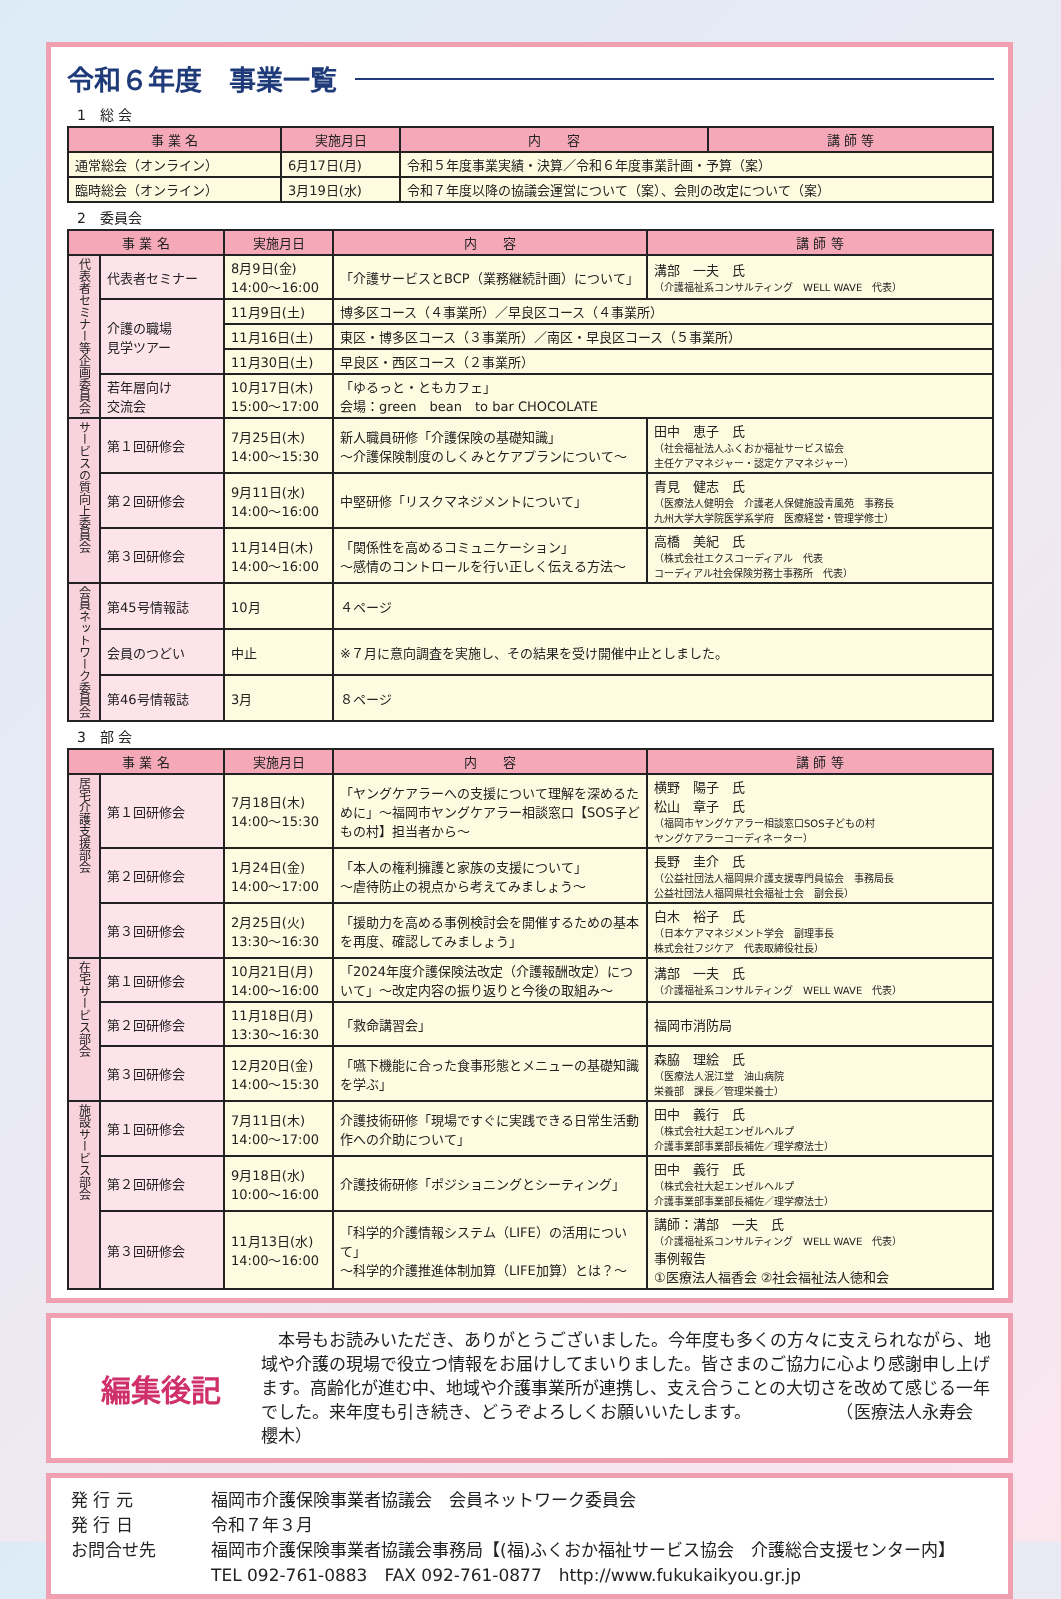令和６年度　事業一覧
1　総 会
| 事 業 名 | 実施月日 | 内 容 | 講 師 等 |
| --- | --- | --- | --- |
| 通常総会（オンライン） | 6月17日(月) | 令和５年度事業実績・決算／令和６年度事業計画・予算（案） | |
| 臨時総会（オンライン） | 3月19日(水) | 令和７年度以降の協議会運営について（案）、会則の改定について（案） | |
2　委員会
| 事 業 名 | | 実施月日 | 内 容 | 講 師 等 |
| --- | --- | --- | --- | --- |
| 代表者セミナー等企画委員会 | 代表者セミナー | 8月9日(金) 14:00〜16:00 | 「介護サービスとBCP（業務継続計画）について」 | 溝部 一夫 氏 （介護福祉系コンサルティング WELL WAVE 代表） |
| | 介護の職場 見学ツアー | 11月9日(土) | 博多区コース（４事業所）／早良区コース（４事業所） | |
| | | 11月16日(土) | 東区・博多区コース（３事業所）／南区・早良区コース（５事業所） | |
| | | 11月30日(土) | 早良区・西区コース（２事業所） | |
| | 若年層向け 交流会 | 10月17日(木) 15:00〜17:00 | 「ゆるっと・ともカフェ」 会場：green bean to bar CHOCOLATE | |
| サービスの質向上委員会 | 第１回研修会 | 7月25日(木) 14:00〜15:30 | 新人職員研修「介護保険の基礎知識」 〜介護保険制度のしくみとケアプランについて〜 | 田中 恵子 氏 （社会福祉法人ふくおか福祉サービス協会 主任ケアマネジャー・認定ケアマネジャー） |
| | 第２回研修会 | 9月11日(水) 14:00〜16:00 | 中堅研修「リスクマネジメントについて」 | 青見 健志 氏 （医療法人健明会 介護老人保健施設青風苑 事務長 九州大学大学院医学系学府 医療経営・管理学修士） |
| | 第３回研修会 | 11月14日(木) 14:00〜16:00 | 「関係性を高めるコミュニケーション」 〜感情のコントロールを行い正しく伝える方法〜 | 高橋 美紀 氏 （株式会社エクスコーディアル 代表 コーディアル社会保険労務士事務所 代表） |
| 会員ネットワーク委員会 | 第45号情報誌 | 10月 | ４ページ | |
| | 会員のつどい | 中止 | ※７月に意向調査を実施し、その結果を受け開催中止としました。 | |
| | 第46号情報誌 | 3月 | ８ページ | |
3　部 会
| 事 業 名 | | 実施月日 | 内 容 | 講 師 等 |
| --- | --- | --- | --- | --- |
| 居宅介護支援部会 | 第１回研修会 | 7月18日(木) 14:00〜15:30 | 「ヤングケアラーへの支援について理解を深めるために」〜福岡市ヤングケアラー相談窓口【SOS子どもの村】担当者から〜 | 横野 陽子 氏 松山 章子 氏 （福岡市ヤングケアラー相談窓口SOS子どもの村 ヤングケアラーコーディネーター） |
| | 第２回研修会 | 1月24日(金) 14:00〜17:00 | 「本人の権利擁護と家族の支援について」 〜虐待防止の視点から考えてみましょう〜 | 長野 圭介 氏 （公益社団法人福岡県介護支援専門員協会 事務局長 公益社団法人福岡県社会福祉士会 副会長） |
| | 第３回研修会 | 2月25日(火) 13:30〜16:30 | 「援助力を高める事例検討会を開催するための基本を再度、確認してみましょう」 | 白木 裕子 氏 （日本ケアマネジメント学会 副理事長 株式会社フジケア 代表取締役社長） |
| 在宅サービス部会 | 第１回研修会 | 10月21日(月) 14:00〜16:00 | 「2024年度介護保険法改定（介護報酬改定）について」〜改定内容の振り返りと今後の取組み〜 | 溝部 一夫 氏 （介護福祉系コンサルティング WELL WAVE 代表） |
| | 第２回研修会 | 11月18日(月) 13:30〜16:30 | 「救命講習会」 | 福岡市消防局 |
| | 第３回研修会 | 12月20日(金) 14:00〜15:30 | 「嚥下機能に合った食事形態とメニューの基礎知識を学ぶ」 | 森脇 理絵 氏 （医療法人泯江堂 油山病院 栄養部 課長／管理栄養士） |
| 施設サービス部会 | 第１回研修会 | 7月11日(木) 14:00〜17:00 | 介護技術研修「現場ですぐに実践できる日常生活動作への介助について」 | 田中 義行 氏 （株式会社大起エンゼルヘルプ 介護事業部事業部長補佐／理学療法士） |
| | 第２回研修会 | 9月18日(水) 10:00〜16:00 | 介護技術研修「ポジショニングとシーティング」 | 田中 義行 氏 （株式会社大起エンゼルヘルプ 介護事業部事業部長補佐／理学療法士） |
| | 第３回研修会 | 11月13日(水) 14:00〜16:00 | 「科学的介護情報システム（LIFE）の活用について」 〜科学的介護推進体制加算（LIFE加算）とは？〜 | 講師：溝部 一夫 氏 （介護福祉系コンサルティング WELL WAVE 代表） 事例報告 ①医療法人福香会 ②社会福祉法人徳和会 |
編集後記
　本号もお読みいただき、ありがとうございました。今年度も多くの方々に支えられながら、地域や介護の現場で役立つ情報をお届けしてまいりました。皆さまのご協力に心より感謝申し上げます。高齢化が進む中、地域や介護事業所が連携し、支え合うことの大切さを改めて感じる一年でした。来年度も引き続き、どうぞよろしくお願いいたします。　　　　　　（医療法人永寿会　櫻木）
発 行 元 福岡市介護保険事業者協議会　会員ネットワーク委員会
発 行 日 令和７年３月
お問合せ先 福岡市介護保険事業者協議会事務局【(福)ふくおか福祉サービス協会　介護総合支援センター内】
TEL 092-761-0883　FAX 092-761-0877　http://www.fukukaikyou.gr.jp